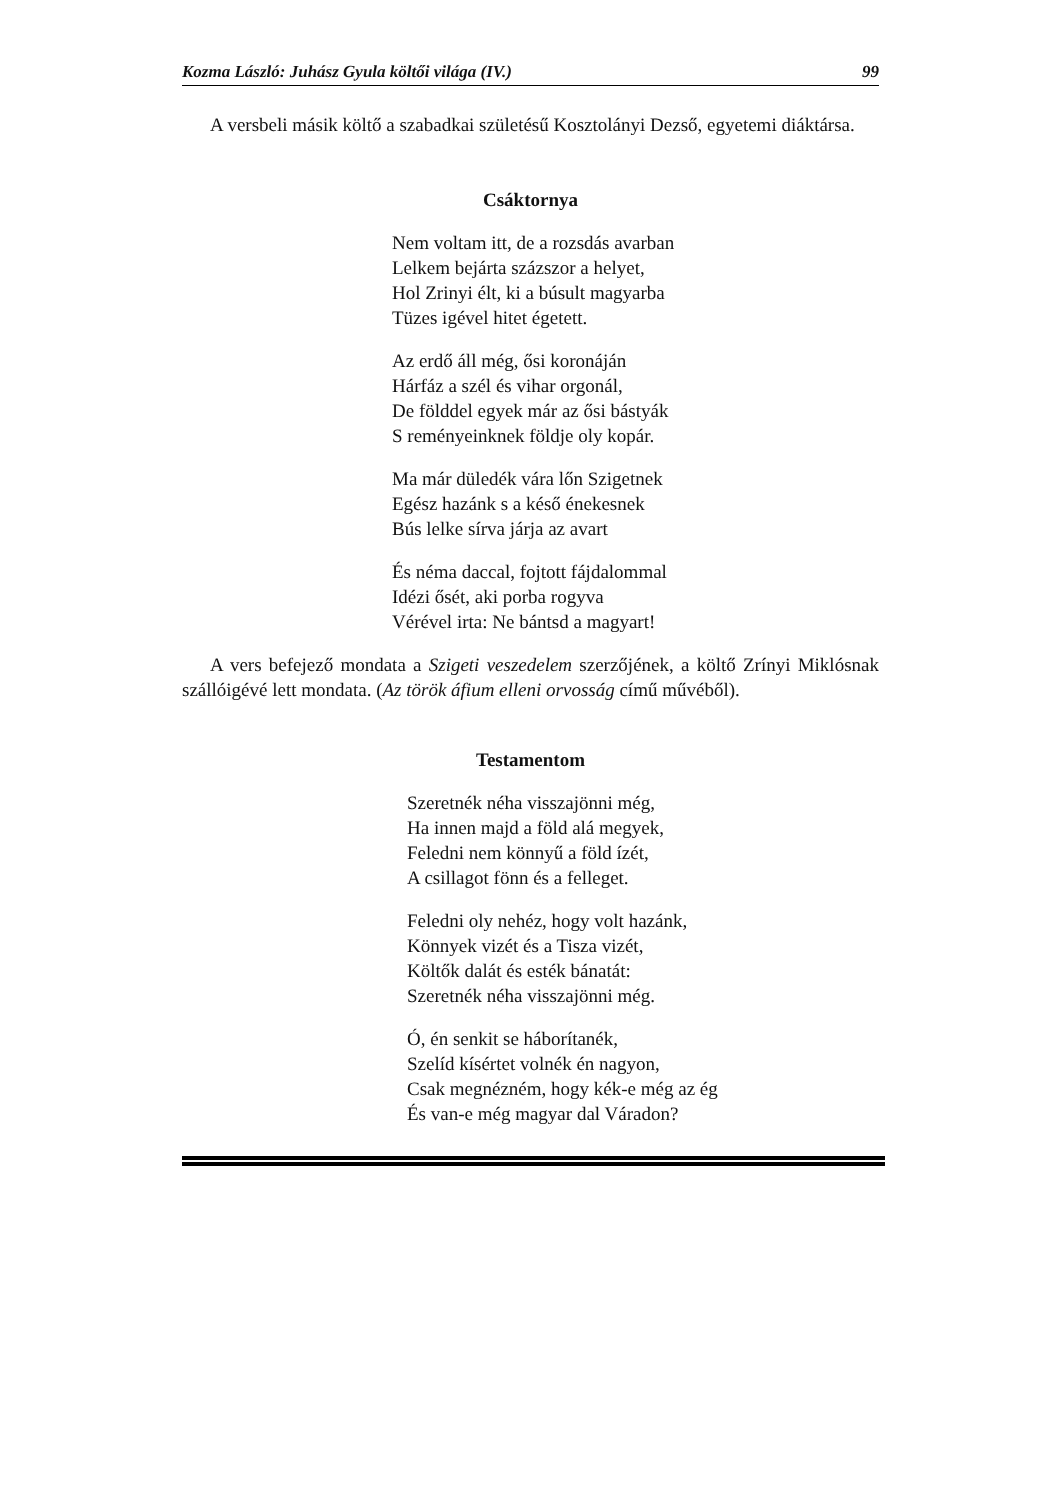Kozma László: Juhász Gyula költői világa (IV.) 99
A versbeli másik költő a szabadkai születésű Kosztolányi Dezső, egyetemi diáktársa.
Csáktornya
Nem voltam itt, de a rozsdás avarban
Lelkem bejárta százszor a helyet,
Hol Zrinyi élt, ki a búsult magyarba
Tüzes igével hitet égetett.
Az erdő áll még, ősi koronáján
Hárfáz a szél és vihar orgonál,
De földdel egyek már az ősi bástyák
S reményeinknek földje oly kopár.
Ma már düledék vára lőn Szigetnek
Egész hazánk s a késő énekesnek
Bús lelke sírva járja az avart
És néma daccal, fojtott fájdalommal
Idézi ősét, aki porba rogyva
Vérével irta: Ne bántsd a magyart!
A vers befejező mondata a Szigeti veszedelem szerzőjének, a költő Zrínyi Miklósnak szállóigévé lett mondata. (Az török áfium elleni orvosság című művéből).
Testamentom
Szeretnék néha visszajönni még,
Ha innen majd a föld alá megyek,
Feledni nem könnyű a föld ízét,
A csillagot fönn és a felleget.
Feledni oly nehéz, hogy volt hazánk,
Könnyek vizét és a Tisza vizét,
Költők dalát és esték bánatát:
Szeretnék néha visszajönni még.
Ó, én senkit se háborítanék,
Szelíd kísértet volnék én nagyon,
Csak megnézném, hogy kék-e még az ég
És van-e még magyar dal Váradon?